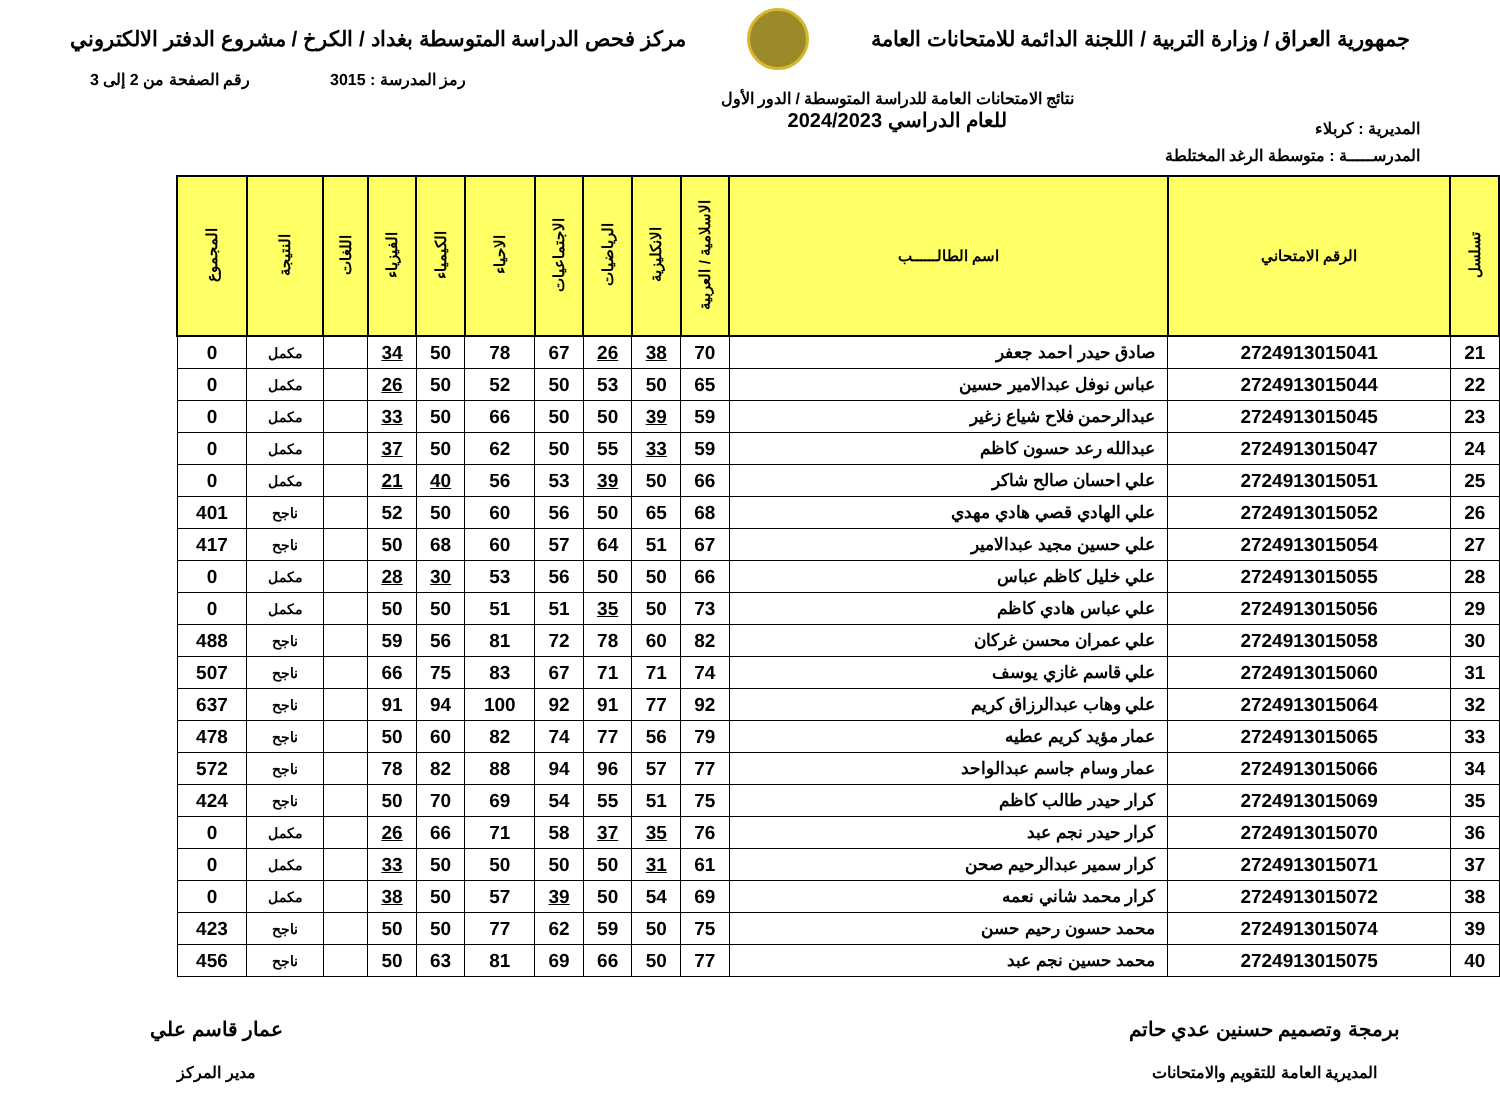جمهورية العراق / وزارة التربية / اللجنة الدائمة للامتحانات العامة
مركز فحص الدراسة المتوسطة بغداد / الكرخ / مشروع الدفتر الالكتروني
رمز المدرسة : 3015 رقم الصفحة من 2 إلى 3
المديرية : كربلاء نتائج الامتحانات العامة للدراسة المتوسطة / الدور الأول
للعام الدراسي 2024/2023
المدرســـــة : متوسطة الرغد المختلطة
| تسلسل | الرقم الامتحاني | اسم الطالــــــب | الاسلامية / العربية | الانكليزية | الرياضيات | الاجتماعيات | الاحياء | الكيمياء | الفيزياء | اللغات | النتيجة | المجموع |
| --- | --- | --- | --- | --- | --- | --- | --- | --- | --- | --- | --- | --- |
| 21 | 2724913015041 | صادق حيدر احمد جعفر | 70 | 38 | 26 | 67 | 78 | 50 | 34 | | مكمل | 0 |
| 22 | 2724913015044 | عباس نوفل عبدالامير حسين | 65 | 50 | 53 | 50 | 52 | 50 | 26 | | مكمل | 0 |
| 23 | 2724913015045 | عبدالرحمن فلاح شياع زغير | 59 | 39 | 50 | 50 | 66 | 50 | 33 | | مكمل | 0 |
| 24 | 2724913015047 | عبدالله رعد حسون كاظم | 59 | 33 | 55 | 50 | 62 | 50 | 37 | | مكمل | 0 |
| 25 | 2724913015051 | علي احسان صالح شاكر | 66 | 50 | 39 | 53 | 56 | 40 | 21 | | مكمل | 0 |
| 26 | 2724913015052 | علي الهادي قصي هادي مهدي | 68 | 65 | 50 | 56 | 60 | 50 | 52 | | ناجح | 401 |
| 27 | 2724913015054 | علي حسين مجيد عبدالامير | 67 | 51 | 64 | 57 | 60 | 68 | 50 | | ناجح | 417 |
| 28 | 2724913015055 | علي خليل كاظم عباس | 66 | 50 | 50 | 56 | 53 | 30 | 28 | | مكمل | 0 |
| 29 | 2724913015056 | علي عباس هادي كاظم | 73 | 50 | 35 | 51 | 51 | 50 | 50 | | مكمل | 0 |
| 30 | 2724913015058 | علي عمران محسن غركان | 82 | 60 | 78 | 72 | 81 | 56 | 59 | | ناجح | 488 |
| 31 | 2724913015060 | علي قاسم غازي يوسف | 74 | 71 | 71 | 67 | 83 | 75 | 66 | | ناجح | 507 |
| 32 | 2724913015064 | علي وهاب عبدالرزاق كريم | 92 | 77 | 91 | 92 | 100 | 94 | 91 | | ناجح | 637 |
| 33 | 2724913015065 | عمار مؤيد كريم عطيه | 79 | 56 | 77 | 74 | 82 | 60 | 50 | | ناجح | 478 |
| 34 | 2724913015066 | عمار وسام جاسم عبدالواحد | 77 | 57 | 96 | 94 | 88 | 82 | 78 | | ناجح | 572 |
| 35 | 2724913015069 | كرار حيدر طالب كاظم | 75 | 51 | 55 | 54 | 69 | 70 | 50 | | ناجح | 424 |
| 36 | 2724913015070 | كرار حيدر نجم عبد | 76 | 35 | 37 | 58 | 71 | 66 | 26 | | مكمل | 0 |
| 37 | 2724913015071 | كرار سمير عبدالرحيم صحن | 61 | 31 | 50 | 50 | 50 | 50 | 33 | | مكمل | 0 |
| 38 | 2724913015072 | كرار محمد شاني نعمه | 69 | 54 | 50 | 39 | 57 | 50 | 38 | | مكمل | 0 |
| 39 | 2724913015074 | محمد حسون رحيم حسن | 75 | 50 | 59 | 62 | 77 | 50 | 50 | | ناجح | 423 |
| 40 | 2724913015075 | محمد حسين نجم عبد | 77 | 50 | 66 | 69 | 81 | 63 | 50 | | ناجح | 456 |
برمجة وتصميم حسنين عدي حاتم
المديرية العامة للتقويم والامتحانات
عمار قاسم علي
مدير المركز